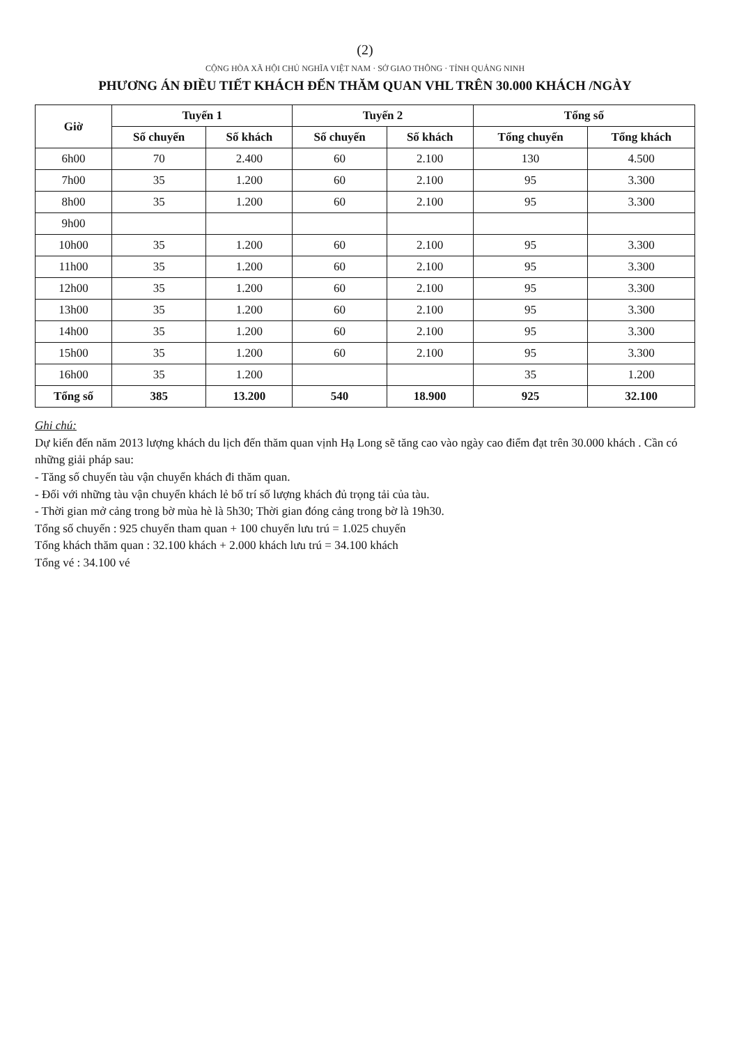(2)
CỘNG HÒA XÃ HỘI CHỦ NGHĨA VIỆT NAM · SỞ GIAO THÔNG · TỈNH QUẢNG NINH
PHƯƠNG ÁN ĐIỀU TIẾT KHÁCH ĐẾN THĂM QUAN VHL TRÊN 30.000 KHÁCH /NGÀY
| Giờ | Tuyến 1 | | Tuyến 2 | | Tổng số | |
| --- | --- | --- | --- | --- | --- | --- |
| | Số chuyến | Số khách | Số chuyến | Số khách | Tổng chuyến | Tổng khách |
| 6h00 | 70 | 2.400 | 60 | 2.100 | 130 | 4.500 |
| 7h00 | 35 | 1.200 | 60 | 2.100 | 95 | 3.300 |
| 8h00 | 35 | 1.200 | 60 | 2.100 | 95 | 3.300 |
| 9h00 | | | | | | |
| 10h00 | 35 | 1.200 | 60 | 2.100 | 95 | 3.300 |
| 11h00 | 35 | 1.200 | 60 | 2.100 | 95 | 3.300 |
| 12h00 | 35 | 1.200 | 60 | 2.100 | 95 | 3.300 |
| 13h00 | 35 | 1.200 | 60 | 2.100 | 95 | 3.300 |
| 14h00 | 35 | 1.200 | 60 | 2.100 | 95 | 3.300 |
| 15h00 | 35 | 1.200 | 60 | 2.100 | 95 | 3.300 |
| 16h00 | 35 | 1.200 | | | 35 | 1.200 |
| Tổng số | 385 | 13.200 | 540 | 18.900 | 925 | 32.100 |
Ghi chú:
Dự kiến đến năm 2013 lượng khách du lịch đến thăm quan vịnh Hạ Long sẽ tăng cao vào ngày cao điểm đạt trên 30.000 khách . Cần có những giải pháp sau:
- Tăng số chuyến tàu vận chuyển khách đi thăm quan.
- Đối với những tàu vận chuyển khách lẻ bố trí số lượng khách đủ trọng tải của tàu.
- Thời gian mở cảng trong bờ mùa hè là 5h30; Thời gian đóng cảng trong bờ là 19h30.
Tổng số chuyến : 925 chuyến tham quan + 100 chuyến lưu trú = 1.025 chuyến
Tổng khách thăm quan : 32.100 khách + 2.000 khách lưu trú = 34.100 khách
Tổng vé : 34.100 vé